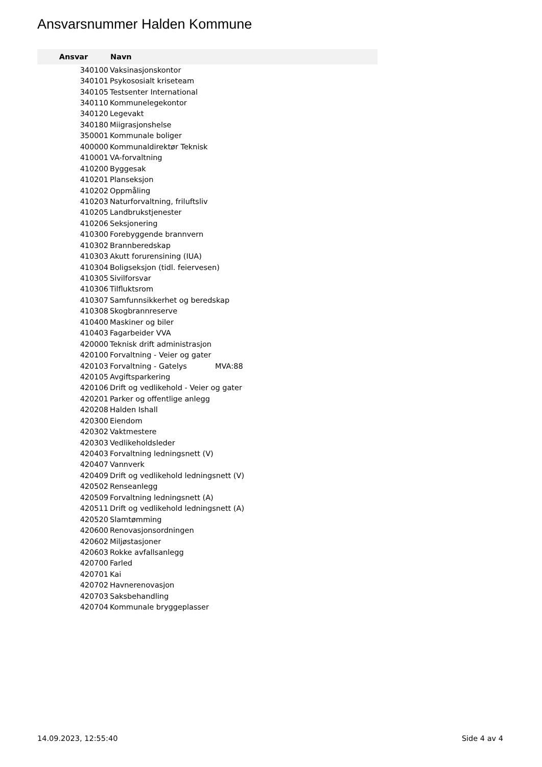Ansvarsnummer Halden Kommune
| Ansvar | Navn |
| --- | --- |
| 340100 | Vaksinasjonskontor |
| 340101 | Psykososialt kriseteam |
| 340105 | Testsenter International |
| 340110 | Kommunelegekontor |
| 340120 | Legevakt |
| 340180 | Miigrasjonshelse |
| 350001 | Kommunale boliger |
| 400000 | Kommunaldirektør Teknisk |
| 410001 | VA-forvaltning |
| 410200 | Byggesak |
| 410201 | Planseksjon |
| 410202 | Oppmåling |
| 410203 | Naturforvaltning, friluftsliv |
| 410205 | Landbrukstjenester |
| 410206 | Seksjonering |
| 410300 | Forebyggende brannvern |
| 410302 | Brannberedskap |
| 410303 | Akutt forurensining (IUA) |
| 410304 | Boligseksjon (tidl. feiervesen) |
| 410305 | Sivilforsvar |
| 410306 | Tilfluktsrom |
| 410307 | Samfunnsikkerhet og beredskap |
| 410308 | Skogbrannreserve |
| 410400 | Maskiner og biler |
| 410403 | Fagarbeider VVA |
| 420000 | Teknisk drift administrasjon |
| 420100 | Forvaltning - Veier og gater |
| 420103 | Forvaltning - Gatelys MVA:88 |
| 420105 | Avgiftsparkering |
| 420106 | Drift og vedlikehold - Veier og gater |
| 420201 | Parker og offentlige anlegg |
| 420208 | Halden Ishall |
| 420300 | Eiendom |
| 420302 | Vaktmestere |
| 420303 | Vedlikeholdsleder |
| 420403 | Forvaltning ledningsnett (V) |
| 420407 | Vannverk |
| 420409 | Drift og vedlikehold ledningsnett (V) |
| 420502 | Renseanlegg |
| 420509 | Forvaltning ledningsnett (A) |
| 420511 | Drift og vedlikehold ledningsnett (A) |
| 420520 | Slamtømming |
| 420600 | Renovasjonsordningen |
| 420602 | Miljøstasjoner |
| 420603 | Rokke avfallsanlegg |
| 420700 | Farled |
| 420701 | Kai |
| 420702 | Havnerenovasjon |
| 420703 | Saksbehandling |
| 420704 | Kommunale bryggeplasser |
14.09.2023, 12:55:40 Side 4 av 4